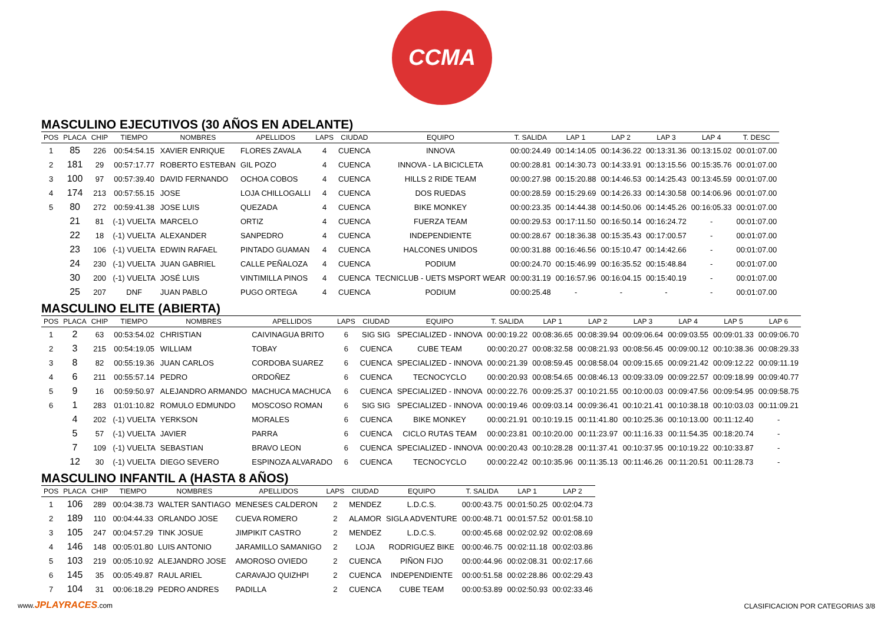CCMA
MASCULINO EJECUTIVOS (30 AÑOS EN ADELANTE)
| POS | PLACA | CHIP | TIEMPO | NOMBRES | APELLIDOS | LAPS | CIUDAD | EQUIPO | T. SALIDA | LAP 1 | LAP 2 | LAP 3 | LAP 4 | T. DESC |
| --- | --- | --- | --- | --- | --- | --- | --- | --- | --- | --- | --- | --- | --- | --- |
| 1 | 85 | 226 | 00:54:54.15 | XAVIER ENRIQUE | FLORES ZAVALA | 4 | CUENCA | INNOVA | 00:00:24.49 | 00:14:14.05 | 00:14:36.22 | 00:13:31.36 | 00:13:15.02 | 00:01:07.00 |
| 2 | 181 | 29 | 00:57:17.77 | ROBERTO ESTEBAN | GIL POZO | 4 | CUENCA | INNOVA - LA BICICLETA | 00:00:28.81 | 00:14:30.73 | 00:14:33.91 | 00:13:15.56 | 00:15:35.76 | 00:01:07.00 |
| 3 | 100 | 97 | 00:57:39.40 | DAVID FERNANDO | OCHOA COBOS | 4 | CUENCA | HILLS 2 RIDE TEAM | 00:00:27.98 | 00:15:20.88 | 00:14:46.53 | 00:14:25.43 | 00:13:45.59 | 00:01:07.00 |
| 4 | 174 | 213 | 00:57:55.15 | JOSE | LOJA CHILLOGALLI | 4 | CUENCA | DOS RUEDAS | 00:00:28.59 | 00:15:29.69 | 00:14:26.33 | 00:14:30.58 | 00:14:06.96 | 00:01:07.00 |
| 5 | 80 | 272 | 00:59:41.38 | JOSE LUIS | QUEZADA | 4 | CUENCA | BIKE MONKEY | 00:00:23.35 | 00:14:44.38 | 00:14:50.06 | 00:14:45.26 | 00:16:05.33 | 00:01:07.00 |
| | 21 | 81 | (-1) VUELTA | MARCELO | ORTIZ | 4 | CUENCA | FUERZA TEAM | 00:00:29.53 | 00:17:11.50 | 00:16:50.14 | 00:16:24.72 | - | 00:01:07.00 |
| | 22 | 18 | (-1) VUELTA | ALEXANDER | SANPEDRO | 4 | CUENCA | INDEPENDIENTE | 00:00:28.67 | 00:18:36.38 | 00:15:35.43 | 00:17:00.57 | - | 00:01:07.00 |
| | 23 | 106 | (-1) VUELTA | EDWIN RAFAEL | PINTADO GUAMAN | 4 | CUENCA | HALCONES UNIDOS | 00:00:31.88 | 00:16:46.56 | 00:15:10.47 | 00:14:42.66 | - | 00:01:07.00 |
| | 24 | 230 | (-1) VUELTA | JUAN GABRIEL | CALLE PEÑALOZA | 4 | CUENCA | PODIUM | 00:00:24.70 | 00:15:46.99 | 00:16:35.52 | 00:15:48.84 | - | 00:01:07.00 |
| | 30 | 200 | (-1) VUELTA | JOSÉ LUIS | VINTIMILLA PINOS | 4 | CUENCA | TECNICLUB - UETS MSPORT WEAR | 00:00:31.19 | 00:16:57.96 | 00:16:04.15 | 00:15:40.19 | - | 00:01:07.00 |
| | 25 | 207 | DNF | JUAN PABLO | PUGO ORTEGA | 4 | CUENCA | PODIUM | 00:00:25.48 | - | - | - | - | 00:01:07.00 |
MASCULINO ELITE (ABIERTA)
| POS | PLACA | CHIP | TIEMPO | NOMBRES | APELLIDOS | LAPS | CIUDAD | EQUIPO | T. SALIDA | LAP 1 | LAP 2 | LAP 3 | LAP 4 | LAP 5 | LAP 6 |
| --- | --- | --- | --- | --- | --- | --- | --- | --- | --- | --- | --- | --- | --- | --- | --- |
| 1 | 2 | 63 | 00:53:54.02 | CHRISTIAN | CAIVINAGUA BRITO | 6 | SIG SIG | SPECIALIZED - INNOVA | 00:00:19.22 | 00:08:36.65 | 00:08:39.94 | 00:09:06.64 | 00:09:03.55 | 00:09:01.33 | 00:09:06.70 |
| 2 | 3 | 215 | 00:54:19.05 | WILLIAM | TOBAY | 6 | CUENCA | CUBE TEAM | 00:00:20.27 | 00:08:32.58 | 00:08:21.93 | 00:08:56.45 | 00:09:00.12 | 00:10:38.36 | 00:08:29.33 |
| 3 | 8 | 82 | 00:55:19.36 | JUAN CARLOS | CORDOBA SUAREZ | 6 | CUENCA | SPECIALIZED - INNOVA | 00:00:21.39 | 00:08:59.45 | 00:08:58.04 | 00:09:15.65 | 00:09:21.42 | 00:09:12.22 | 00:09:11.19 |
| 4 | 6 | 211 | 00:55:57.14 | PEDRO | ORDOÑEZ | 6 | CUENCA | TECNOCYCLO | 00:00:20.93 | 00:08:54.65 | 00:08:46.13 | 00:09:33.09 | 00:09:22.57 | 00:09:18.99 | 00:09:40.77 |
| 5 | 9 | 16 | 00:59:50.97 | ALEJANDRO ARMANDO | MACHUCA MACHUCA | 6 | CUENCA | SPECIALIZED - INNOVA | 00:00:22.76 | 00:09:25.37 | 00:10:21.55 | 00:10:00.03 | 00:09:47.56 | 00:09:54.95 | 00:09:58.75 |
| 6 | 1 | 283 | 01:01:10.82 | ROMULO EDMUNDO | MOSCOSO ROMAN | 6 | SIG SIG | SPECIALIZED - INNOVA | 00:00:19.46 | 00:09:03.14 | 00:09:36.41 | 00:10:21.41 | 00:10:38.18 | 00:10:03.03 | 00:11:09.21 |
| | 4 | 202 | (-1) VUELTA | YERKSON | MORALES | 6 | CUENCA | BIKE MONKEY | 00:00:21.91 | 00:10:19.15 | 00:11:41.80 | 00:10:25.36 | 00:10:13.00 | 00:11:12.40 | - |
| | 5 | 57 | (-1) VUELTA | JAVIER | PARRA | 6 | CUENCA | CICLO RUTAS TEAM | 00:00:23.81 | 00:10:20.00 | 00:11:23.97 | 00:11:16.33 | 00:11:54.35 | 00:18:20.74 | - |
| | 7 | 109 | (-1) VUELTA | SEBASTIAN | BRAVO LEON | 6 | CUENCA | SPECIALIZED - INNOVA | 00:00:20.43 | 00:10:28.28 | 00:11:37.41 | 00:10:37.95 | 00:10:19.22 | 00:10:33.87 | - |
| | 12 | 30 | (-1) VUELTA | DIEGO SEVERO | ESPINOZA ALVARADO | 6 | CUENCA | TECNOCYCLO | 00:00:22.42 | 00:10:35.96 | 00:11:35.13 | 00:11:46.26 | 00:11:20.51 | 00:11:28.73 | - |
MASCULINO INFANTIL A (HASTA 8 AÑOS)
| POS | PLACA | CHIP | TIEMPO | NOMBRES | APELLIDOS | LAPS | CIUDAD | EQUIPO | T. SALIDA | LAP 1 | LAP 2 |
| --- | --- | --- | --- | --- | --- | --- | --- | --- | --- | --- | --- |
| 1 | 106 | 289 | 00:04:38.73 | WALTER SANTIAGO | MENESES CALDERON | 2 | MENDEZ | L.D.C.S. | 00:00:43.75 | 00:01:50.25 | 00:02:04.73 |
| 2 | 189 | 110 | 00:04:44.33 | ORLANDO JOSE | CUEVA ROMERO | 2 | ALAMOR | SIGLA ADVENTURE | 00:00:48.71 | 00:01:57.52 | 00:01:58.10 |
| 3 | 105 | 247 | 00:04:57.29 | TINK JOSUE | JIMPIKIT CASTRO | 2 | MENDEZ | L.D.C.S. | 00:00:45.68 | 00:02:02.92 | 00:02:08.69 |
| 4 | 146 | 148 | 00:05:01.80 | LUIS ANTONIO | JARAMILLO SAMANIGO | 2 | LOJA | RODRIGUEZ BIKE | 00:00:46.75 | 00:02:11.18 | 00:02:03.86 |
| 5 | 103 | 219 | 00:05:10.92 | ALEJANDRO JOSE | AMOROSO OVIEDO | 2 | CUENCA | PIÑON FIJO | 00:00:44.96 | 00:02:08.31 | 00:02:17.66 |
| 6 | 145 | 35 | 00:05:49.87 | RAUL ARIEL | CARAVAJO QUIZHPI | 2 | CUENCA | INDEPENDIENTE | 00:00:51.58 | 00:02:28.86 | 00:02:29.43 |
| 7 | 104 | 31 | 00:06:18.29 | PEDRO ANDRES | PADILLA | 2 | CUENCA | CUBE TEAM | 00:00:53.89 | 00:02:50.93 | 00:02:33.46 |
www.JPLAYRACES.com
CLASIFICACION POR CATEGORIAS 3/8